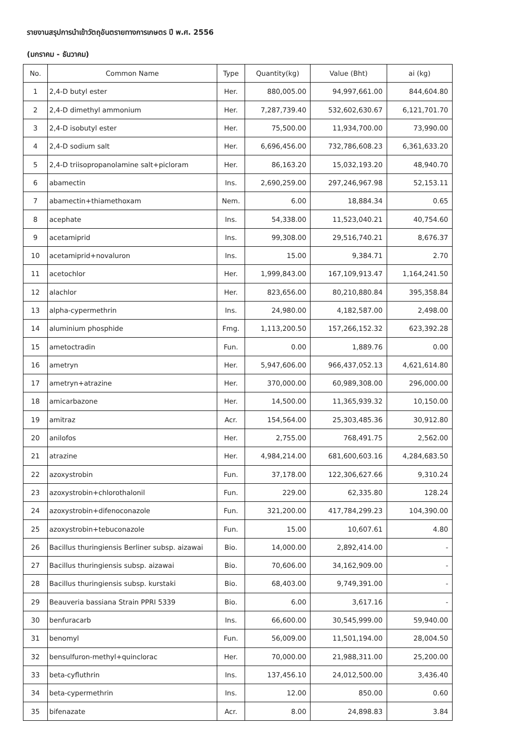รายงานสรุปการนำเข้าวัตถุอันตรายทางการเกษตร ปี พ.ศ. 2556
(มกราคม - ธันวาคม)
| No. | Common Name | Type | Quantity(kg) | Value (Bht) | ai (kg) |
| --- | --- | --- | --- | --- | --- |
| 1 | 2,4-D butyl ester | Her. | 880,005.00 | 94,997,661.00 | 844,604.80 |
| 2 | 2,4-D dimethyl ammonium | Her. | 7,287,739.40 | 532,602,630.67 | 6,121,701.70 |
| 3 | 2,4-D isobutyl ester | Her. | 75,500.00 | 11,934,700.00 | 73,990.00 |
| 4 | 2,4-D sodium salt | Her. | 6,696,456.00 | 732,786,608.23 | 6,361,633.20 |
| 5 | 2,4-D triisopropanolamine salt+picloram | Her. | 86,163.20 | 15,032,193.20 | 48,940.70 |
| 6 | abamectin | Ins. | 2,690,259.00 | 297,246,967.98 | 52,153.11 |
| 7 | abamectin+thiamethoxam | Nem. | 6.00 | 18,884.34 | 0.65 |
| 8 | acephate | Ins. | 54,338.00 | 11,523,040.21 | 40,754.60 |
| 9 | acetamiprid | Ins. | 99,308.00 | 29,516,740.21 | 8,676.37 |
| 10 | acetamiprid+novaluron | Ins. | 15.00 | 9,384.71 | 2.70 |
| 11 | acetochlor | Her. | 1,999,843.00 | 167,109,913.47 | 1,164,241.50 |
| 12 | alachlor | Her. | 823,656.00 | 80,210,880.84 | 395,358.84 |
| 13 | alpha-cypermethrin | Ins. | 24,980.00 | 4,182,587.00 | 2,498.00 |
| 14 | aluminium phosphide | Fmg. | 1,113,200.50 | 157,266,152.32 | 623,392.28 |
| 15 | ametoctradin | Fun. | 0.00 | 1,889.76 | 0.00 |
| 16 | ametryn | Her. | 5,947,606.00 | 966,437,052.13 | 4,621,614.80 |
| 17 | ametryn+atrazine | Her. | 370,000.00 | 60,989,308.00 | 296,000.00 |
| 18 | amicarbazone | Her. | 14,500.00 | 11,365,939.32 | 10,150.00 |
| 19 | amitraz | Acr. | 154,564.00 | 25,303,485.36 | 30,912.80 |
| 20 | anilofos | Her. | 2,755.00 | 768,491.75 | 2,562.00 |
| 21 | atrazine | Her. | 4,984,214.00 | 681,600,603.16 | 4,284,683.50 |
| 22 | azoxystrobin | Fun. | 37,178.00 | 122,306,627.66 | 9,310.24 |
| 23 | azoxystrobin+chlorothalonil | Fun. | 229.00 | 62,335.80 | 128.24 |
| 24 | azoxystrobin+difenoconazole | Fun. | 321,200.00 | 417,784,299.23 | 104,390.00 |
| 25 | azoxystrobin+tebuconazole | Fun. | 15.00 | 10,607.61 | 4.80 |
| 26 | Bacillus thuringiensis Berliner subsp. aizawai | Bio. | 14,000.00 | 2,892,414.00 | - |
| 27 | Bacillus thuringiensis subsp. aizawai | Bio. | 70,606.00 | 34,162,909.00 | - |
| 28 | Bacillus thuringiensis subsp. kurstaki | Bio. | 68,403.00 | 9,749,391.00 | - |
| 29 | Beauveria bassiana Strain PPRI 5339 | Bio. | 6.00 | 3,617.16 | - |
| 30 | benfuracarb | Ins. | 66,600.00 | 30,545,999.00 | 59,940.00 |
| 31 | benomyl | Fun. | 56,009.00 | 11,501,194.00 | 28,004.50 |
| 32 | bensulfuron-methyl+quinclorac | Her. | 70,000.00 | 21,988,311.00 | 25,200.00 |
| 33 | beta-cyfluthrin | Ins. | 137,456.10 | 24,012,500.00 | 3,436.40 |
| 34 | beta-cypermethrin | Ins. | 12.00 | 850.00 | 0.60 |
| 35 | bifenazate | Acr. | 8.00 | 24,898.83 | 3.84 |